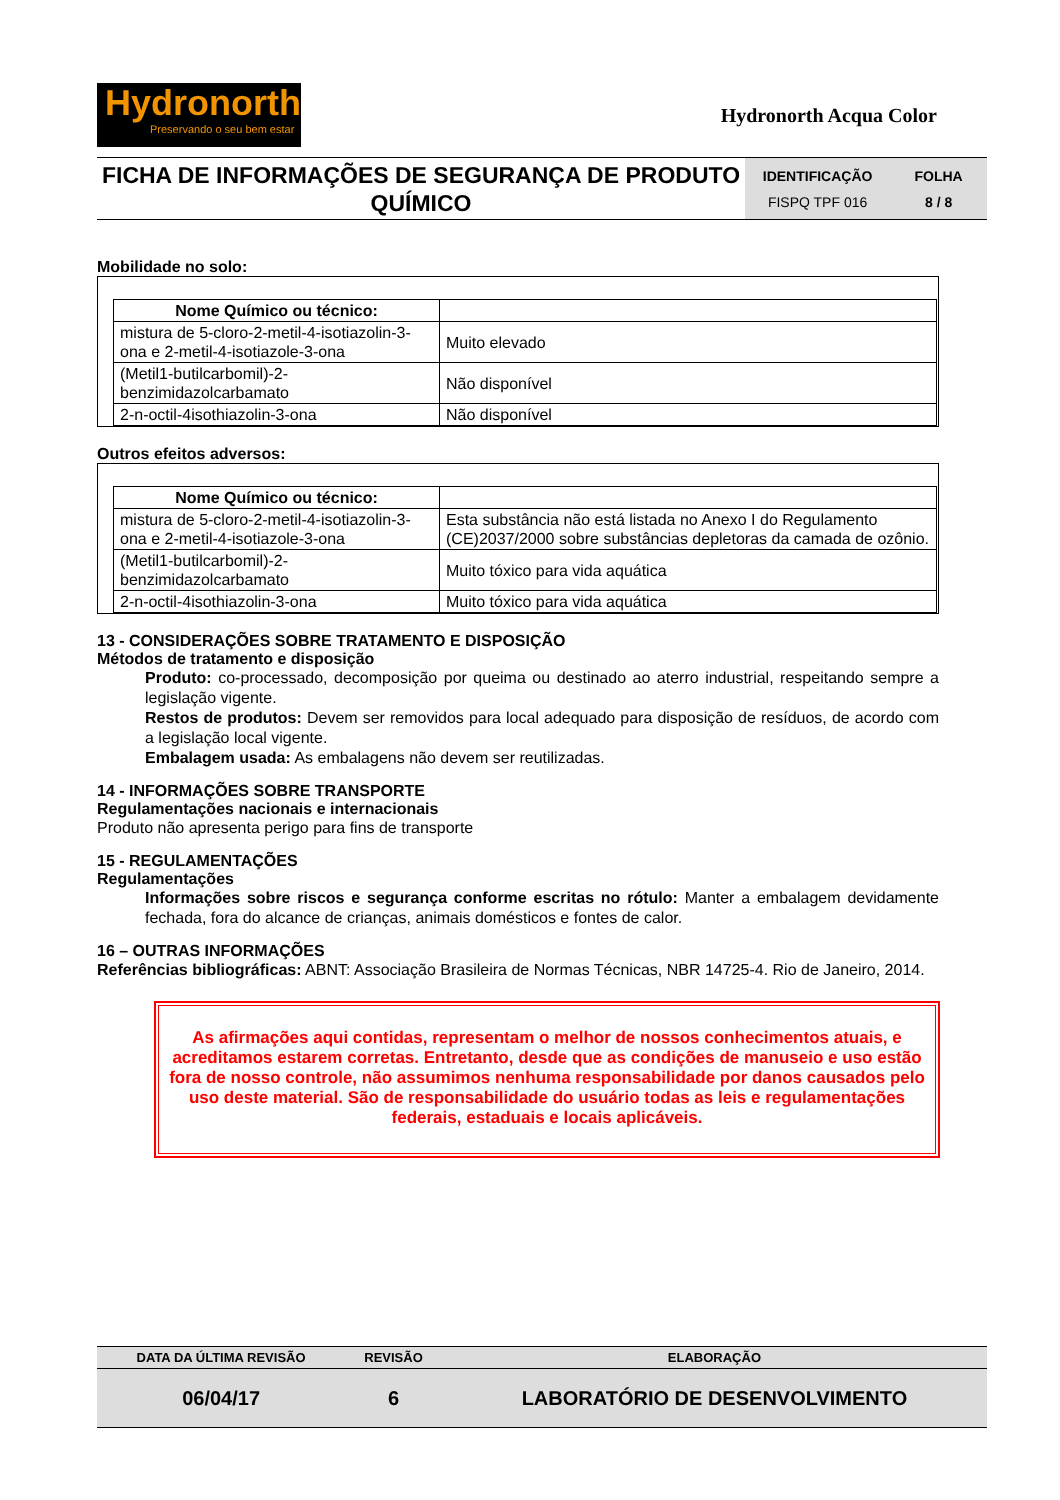Hydronorth
Preservando o seu bem estar
Hydronorth Acqua Color
FICHA DE INFORMAÇÕES DE SEGURANÇA DE PRODUTO QUÍMICO
IDENTIFICAÇÃO FOLHA FISPQ TPF 016 8 / 8
Mobilidade no solo:
| Nome Químico ou técnico: | |
| --- | --- |
| mistura de 5-cloro-2-metil-4-isotiazolin-3-ona e 2-metil-4-isotiazole-3-ona | Muito elevado |
| (Metil1-butilcarbomil)-2-benzimidazolcarbamato | Não disponível |
| 2-n-octil-4isothiazolin-3-ona | Não disponível |
Outros efeitos adversos:
| Nome Químico ou técnico: | |
| --- | --- |
| mistura de 5-cloro-2-metil-4-isotiazolin-3-ona e 2-metil-4-isotiazole-3-ona | Esta substância não está listada no Anexo I do Regulamento (CE)2037/2000 sobre substâncias depletoras da camada de ozônio. |
| (Metil1-butilcarbomil)-2-benzimidazolcarbamato | Muito tóxico para vida aquática |
| 2-n-octil-4isothiazolin-3-ona | Muito tóxico para vida aquática |
13 - CONSIDERAÇÕES SOBRE TRATAMENTO E DISPOSIÇÃO
Métodos de tratamento e disposição
Produto: co-processado, decomposição por queima ou destinado ao aterro industrial, respeitando sempre a legislação vigente.
Restos de produtos: Devem ser removidos para local adequado para disposição de resíduos, de acordo com a legislação local vigente.
Embalagem usada: As embalagens não devem ser reutilizadas.
14 - INFORMAÇÕES SOBRE TRANSPORTE
Regulamentações nacionais e internacionais
Produto não apresenta perigo para fins de transporte
15 - REGULAMENTAÇÕES
Regulamentações
Informações sobre riscos e segurança conforme escritas no rótulo: Manter a embalagem devidamente fechada, fora do alcance de crianças, animais domésticos e fontes de calor.
16 – OUTRAS INFORMAÇÕES
Referências bibliográficas: ABNT: Associação Brasileira de Normas Técnicas, NBR 14725-4. Rio de Janeiro, 2014.
As afirmações aqui contidas, representam o melhor de nossos conhecimentos atuais, e acreditamos estarem corretas. Entretanto, desde que as condições de manuseio e uso estão fora de nosso controle, não assumimos nenhuma responsabilidade por danos causados pelo uso deste material. São de responsabilidade do usuário todas as leis e regulamentações federais, estaduais e locais aplicáveis.
| DATA DA ÚLTIMA REVISÃO | REVISÃO | ELABORAÇÃO |
| 06/04/17 | 6 | LABORATÓRIO DE DESENVOLVIMENTO |